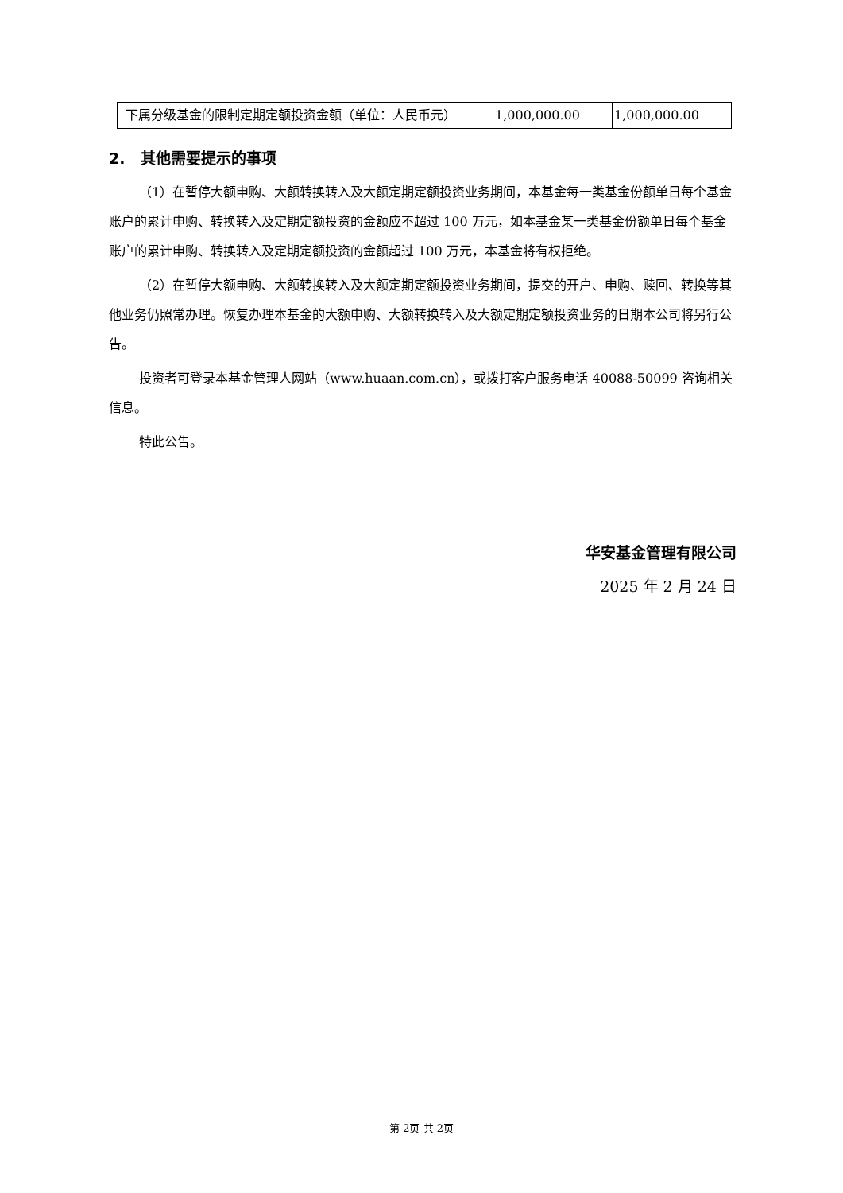| 下属分级基金的限制定期定额投资金额（单位：人民币元） | 1,000,000.00 | 1,000,000.00 |
2. 其他需要提示的事项
（1）在暂停大额申购、大额转换转入及大额定期定额投资业务期间，本基金每一类基金份额单日每个基金账户的累计申购、转换转入及定期定额投资的金额应不超过 100 万元，如本基金某一类基金份额单日每个基金账户的累计申购、转换转入及定期定额投资的金额超过 100 万元，本基金将有权拒绝。
（2）在暂停大额申购、大额转换转入及大额定期定额投资业务期间，提交的开户、申购、赎回、转换等其他业务仍照常办理。恢复办理本基金的大额申购、大额转换转入及大额定期定额投资业务的日期本公司将另行公告。
投资者可登录本基金管理人网站（www.huaan.com.cn），或拨打客户服务电话 40088-50099 咨询相关信息。
特此公告。
华安基金管理有限公司
2025 年 2 月 24 日
第 2页 共 2页